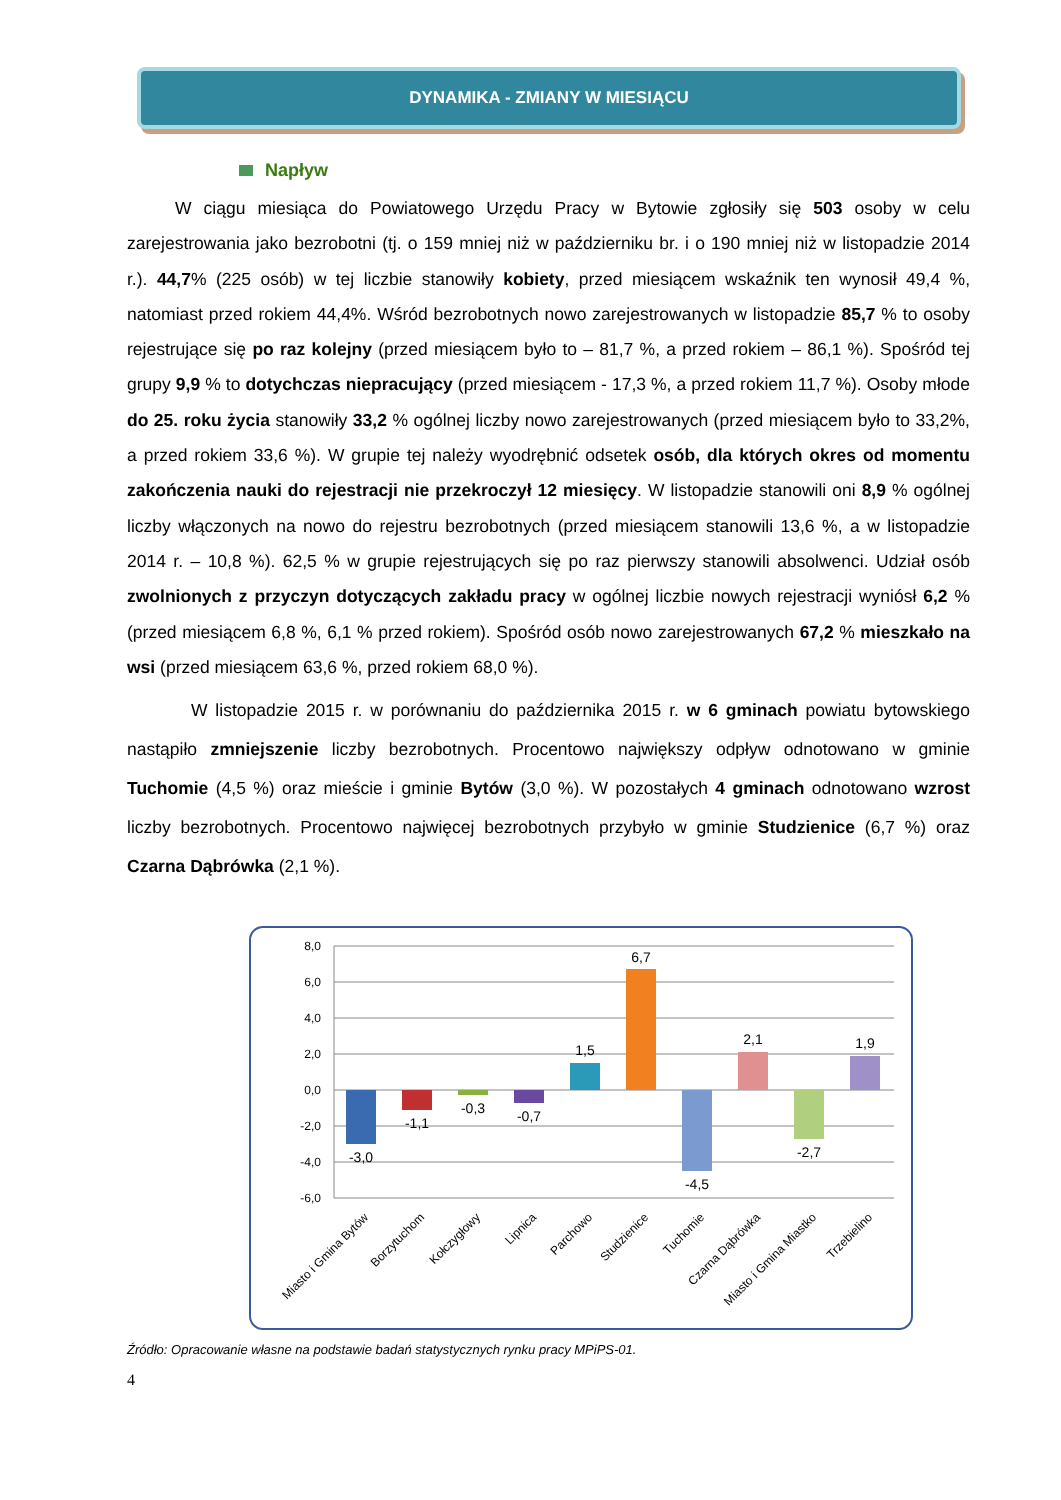DYNAMIKA - ZMIANY W MIESIĄCU
Napływ
W ciągu miesiąca do Powiatowego Urzędu Pracy w Bytowie zgłosiły się 503 osoby w celu zarejestrowania jako bezrobotni (tj. o 159 mniej niż w październiku br. i o 190 mniej niż w listopadzie 2014 r.). 44,7% (225 osób) w tej liczbie stanowiły kobiety, przed miesiącem wskaźnik ten wynosił 49,4 %, natomiast przed rokiem 44,4%. Wśród bezrobotnych nowo zarejestrowanych w listopadzie 85,7 % to osoby rejestrujące się po raz kolejny (przed miesiącem było to – 81,7 %, a przed rokiem – 86,1 %). Spośród tej grupy 9,9 % to dotychczas niepracujący (przed miesiącem - 17,3 %, a przed rokiem 11,7 %). Osoby młode do 25. roku życia stanowiły 33,2 % ogólnej liczby nowo zarejestrowanych (przed miesiącem było to 33,2%, a przed rokiem 33,6 %). W grupie tej należy wyodrębnić odsetek osób, dla których okres od momentu zakończenia nauki do rejestracji nie przekroczył 12 miesięcy. W listopadzie stanowili oni 8,9 % ogólnej liczby włączonych na nowo do rejestru bezrobotnych (przed miesiącem stanowili 13,6 %, a w listopadzie 2014 r. – 10,8 %). 62,5 % w grupie rejestrujących się po raz pierwszy stanowili absolwenci. Udział osób zwolnionych z przyczyn dotyczących zakładu pracy w ogólnej liczbie nowych rejestracji wyniósł 6,2 % (przed miesiącem 6,8 %, 6,1 % przed rokiem). Spośród osób nowo zarejestrowanych 67,2 % mieszkało na wsi (przed miesiącem 63,6 %, przed rokiem 68,0 %).
W listopadzie 2015 r. w porównaniu do października 2015 r. w 6 gminach powiatu bytowskiego nastąpiło zmniejszenie liczby bezrobotnych. Procentowo największy odpływ odnotowano w gminie Tuchomie (4,5 %) oraz mieście i gminie Bytów (3,0 %). W pozostałych 4 gminach odnotowano wzrost liczby bezrobotnych. Procentowo najwięcej bezrobotnych przybyło w gminie Studzienice (6,7 %) oraz Czarna Dąbrówka (2,1 %).
8,0
6,0
4,0
2,0
0,0
-2,0
-4,0
-6,0
-3,0
-1,1
-0,3
-0,7
1,5
6,7
-4,5
2,1
-2,7
1,9
Miasto i Gmina Bytów
Borzytuchom
Kołczygłowy
Lipnica
Parchowo
Studzienice
Tuchomie
Czarna Dąbrówka
Miasto i Gmina Miastko
Trzebielino
Źródło: Opracowanie własne na podstawie badań statystycznych rynku pracy MPiPS-01.
4